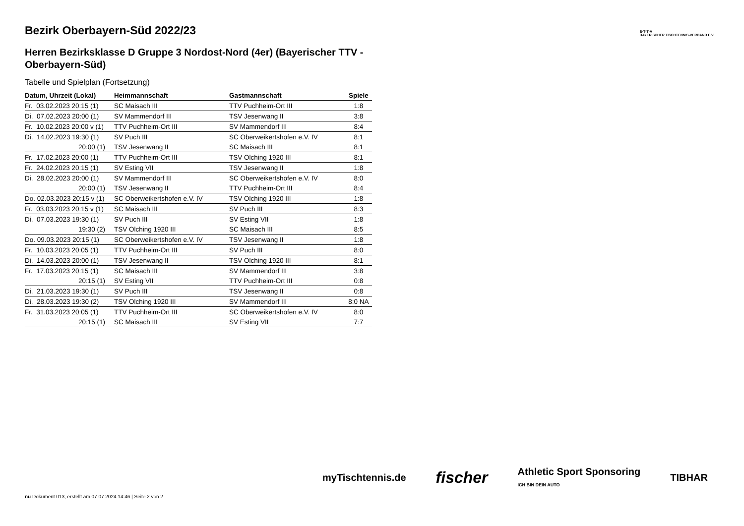B·T·T·V
BAYERISCHER TISCHTENNIS-VERBAND E.V.
Bezirk Oberbayern-Süd 2022/23
Herren Bezirksklasse D Gruppe 3 Nordost-Nord (4er) (Bayerischer TTV - Oberbayern-Süd)
Tabelle und Spielplan (Fortsetzung)
| Datum, Uhrzeit (Lokal) | Heimmannschaft | Gastmannschaft | Spiele |
| --- | --- | --- | --- |
| Fr. 03.02.2023 20:15 (1) | SC Maisach III | TTV Puchheim-Ort III | 1:8 |
| Di. 07.02.2023 20:00 (1) | SV Mammendorf III | TSV Jesenwang II | 3:8 |
| Fr. 10.02.2023 20:00 v (1) | TTV Puchheim-Ort III | SV Mammendorf III | 8:4 |
| Di. 14.02.2023 19:30 (1) | SV Puch III | SC Oberweikertshofen e.V. IV | 8:1 |
| 20:00 (1) | TSV Jesenwang II | SC Maisach III | 8:1 |
| Fr. 17.02.2023 20:00 (1) | TTV Puchheim-Ort III | TSV Olching 1920 III | 8:1 |
| Fr. 24.02.2023 20:15 (1) | SV Esting VII | TSV Jesenwang II | 1:8 |
| Di. 28.02.2023 20:00 (1) | SV Mammendorf III | SC Oberweikertshofen e.V. IV | 8:0 |
| 20:00 (1) | TSV Jesenwang II | TTV Puchheim-Ort III | 8:4 |
| Do. 02.03.2023 20:15 v (1) | SC Oberweikertshofen e.V. IV | TSV Olching 1920 III | 1:8 |
| Fr. 03.03.2023 20:15 v (1) | SC Maisach III | SV Puch III | 8:3 |
| Di. 07.03.2023 19:30 (1) | SV Puch III | SV Esting VII | 1:8 |
| 19:30 (2) | TSV Olching 1920 III | SC Maisach III | 8:5 |
| Do. 09.03.2023 20:15 (1) | SC Oberweikertshofen e.V. IV | TSV Jesenwang II | 1:8 |
| Fr. 10.03.2023 20:05 (1) | TTV Puchheim-Ort III | SV Puch III | 8:0 |
| Di. 14.03.2023 20:00 (1) | TSV Jesenwang II | TSV Olching 1920 III | 8:1 |
| Fr. 17.03.2023 20:15 (1) | SC Maisach III | SV Mammendorf III | 3:8 |
| 20:15 (1) | SV Esting VII | TTV Puchheim-Ort III | 0:8 |
| Di. 21.03.2023 19:30 (1) | SV Puch III | TSV Jesenwang II | 0:8 |
| Di. 28.03.2023 19:30 (2) | TSV Olching 1920 III | SV Mammendorf III | 8:0 NA |
| Fr. 31.03.2023 20:05 (1) | TTV Puchheim-Ort III | SC Oberweikertshofen e.V. IV | 8:0 |
| 20:15 (1) | SC Maisach III | SV Esting VII | 7:7 |
myTischtennis.de fischer Athletic Sport Sponsoring
ICH BIN DEIN AUTO TIBHAR
nu.Dokument 013, erstellt am 07.07.2024 14:46 | Seite 2 von 2